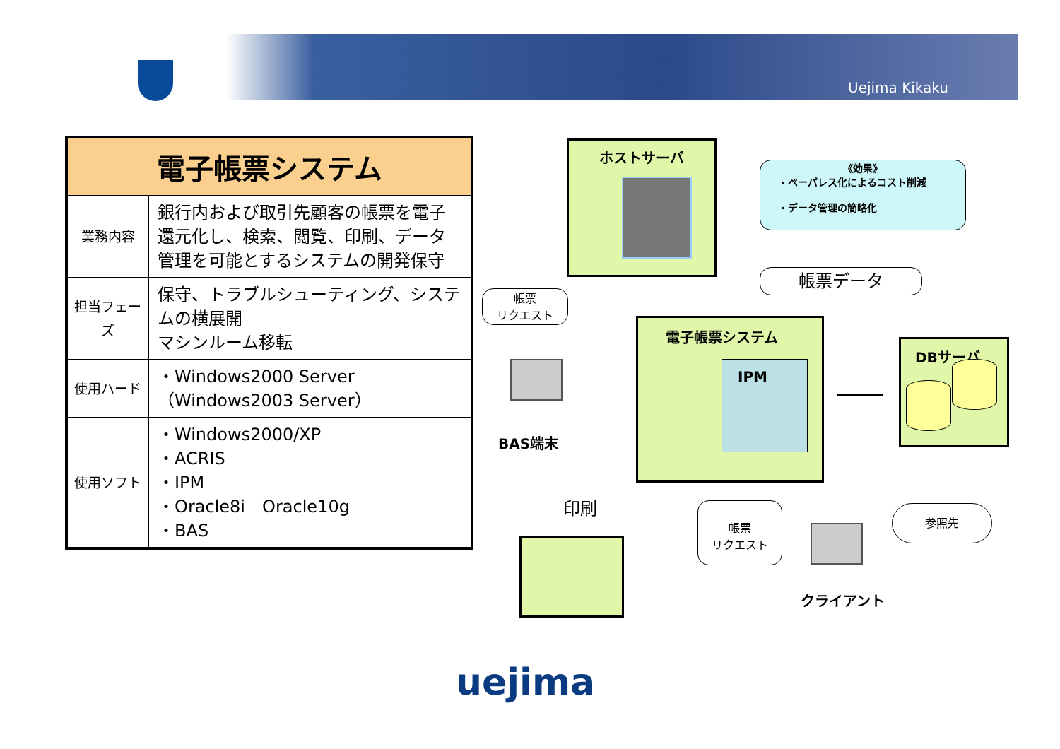Uejima Kikaku
| 電子帳票システム | |
| --- | --- |
| 業務内容 | 銀行内および取引先顧客の帳票を電子還元化し、検索、閲覧、印刷、データ管理を可能とするシステムの開発保守 |
| 担当フェーズ | 保守、トラブルシューティング、システムの横展開 マシンルーム移転 |
| 使用ハード | ・Windows2000 Server （Windows2003 Server） |
| 使用ソフト | ・Windows2000/XP ・ACRIS ・IPM ・Oracle8i Oracle10g ・BAS |
ホストサーバ
《効果》
・ペーパレス化によるコスト削減
・データ管理の簡略化
帳票データ
帳票
リクエスト
BAS端末
電子帳票システム
IPM
DBサーバ
印刷
帳票
リクエスト
クライアント
参照先
uejima